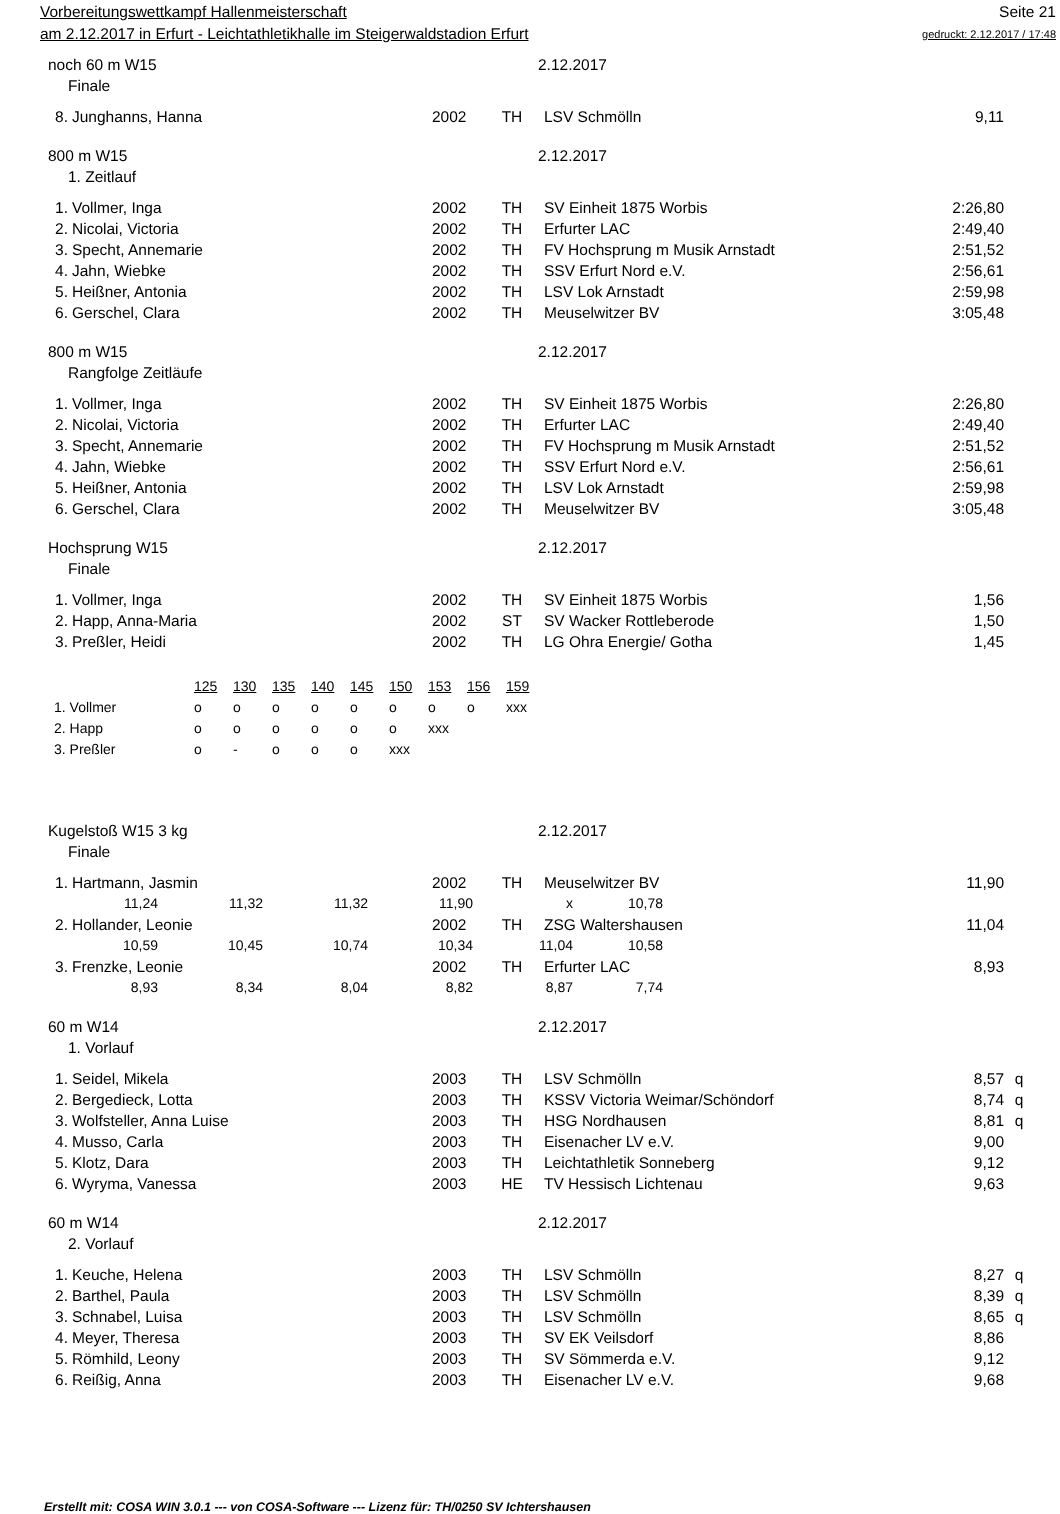Vorbereitungswettkampf Hallenmeisterschaft Seite 21
am 2.12.2017 in Erfurt - Leichtathletikhalle im Steigerwaldstadion Erfurt gedruckt: 2.12.2017 / 17:48
noch 60 m W15 2.12.2017
Finale
| 8. | Junghanns, Hanna | 2002 | TH | LSV Schmölln | 9,11 | |
800 m W15 2.12.2017
1. Zeitlauf
| 1. | Vollmer, Inga | 2002 | TH | SV Einheit 1875 Worbis | 2:26,80 | |
| 2. | Nicolai, Victoria | 2002 | TH | Erfurter LAC | 2:49,40 | |
| 3. | Specht, Annemarie | 2002 | TH | FV Hochsprung m Musik Arnstadt | 2:51,52 | |
| 4. | Jahn, Wiebke | 2002 | TH | SSV Erfurt Nord e.V. | 2:56,61 | |
| 5. | Heißner, Antonia | 2002 | TH | LSV Lok Arnstadt | 2:59,98 | |
| 6. | Gerschel, Clara | 2002 | TH | Meuselwitzer BV | 3:05,48 | |
800 m W15 2.12.2017
Rangfolge Zeitläufe
| 1. | Vollmer, Inga | 2002 | TH | SV Einheit 1875 Worbis | 2:26,80 | |
| 2. | Nicolai, Victoria | 2002 | TH | Erfurter LAC | 2:49,40 | |
| 3. | Specht, Annemarie | 2002 | TH | FV Hochsprung m Musik Arnstadt | 2:51,52 | |
| 4. | Jahn, Wiebke | 2002 | TH | SSV Erfurt Nord e.V. | 2:56,61 | |
| 5. | Heißner, Antonia | 2002 | TH | LSV Lok Arnstadt | 2:59,98 | |
| 6. | Gerschel, Clara | 2002 | TH | Meuselwitzer BV | 3:05,48 | |
Hochsprung W15 2.12.2017
Finale
| 1. | Vollmer, Inga | 2002 | TH | SV Einheit 1875 Worbis | 1,56 | |
| 2. | Happ, Anna-Maria | 2002 | ST | SV Wacker Rottleberode | 1,50 | |
| 3. | Preßler, Heidi | 2002 | TH | LG Ohra Energie/ Gotha | 1,45 | |
| | 125 | 130 | 135 | 140 | 145 | 150 | 153 | 156 | 159 |
| 1. Vollmer | o | o | o | o | o | o | o | o | xxx |
| 2. Happ | o | o | o | o | o | o | xxx | | |
| 3. Preßler | o | - | o | o | o | xxx | | | |
Kugelstoß W15 3 kg 2.12.2017
Finale
| 1. | Hartmann, Jasmin | 2002 | TH | Meuselwitzer BV | 11,90 | |
| / 11,24 / 11,32 / 11,32 / 11,90 / x / 10,78 / | | | | | | |
| 2. | Hollander, Leonie | 2002 | TH | ZSG Waltershausen | 11,04 | |
| / 10,59 / 10,45 / 10,74 / 10,34 / 11,04 / 10,58 / | | | | | | |
| 3. | Frenzke, Leonie | 2002 | TH | Erfurter LAC | 8,93 | |
| / 8,93 / 8,34 / 8,04 / 8,82 / 8,87 / 7,74 / | | | | | | |
60 m W14 2.12.2017
1. Vorlauf
| 1. | Seidel, Mikela | 2003 | TH | LSV Schmölln | 8,57 | q |
| 2. | Bergedieck, Lotta | 2003 | TH | KSSV Victoria Weimar/Schöndorf | 8,74 | q |
| 3. | Wolfsteller, Anna Luise | 2003 | TH | HSG Nordhausen | 8,81 | q |
| 4. | Musso, Carla | 2003 | TH | Eisenacher LV e.V. | 9,00 | |
| 5. | Klotz, Dara | 2003 | TH | Leichtathletik Sonneberg | 9,12 | |
| 6. | Wyryma, Vanessa | 2003 | HE | TV Hessisch Lichtenau | 9,63 | |
60 m W14 2.12.2017
2. Vorlauf
| 1. | Keuche, Helena | 2003 | TH | LSV Schmölln | 8,27 | q |
| 2. | Barthel, Paula | 2003 | TH | LSV Schmölln | 8,39 | q |
| 3. | Schnabel, Luisa | 2003 | TH | LSV Schmölln | 8,65 | q |
| 4. | Meyer, Theresa | 2003 | TH | SV EK Veilsdorf | 8,86 | |
| 5. | Römhild, Leony | 2003 | TH | SV Sömmerda e.V. | 9,12 | |
| 6. | Reißig, Anna | 2003 | TH | Eisenacher LV e.V. | 9,68 | |
Erstellt mit: COSA WIN 3.0.1 --- von COSA-Software --- Lizenz für: TH/0250 SV Ichtershausen